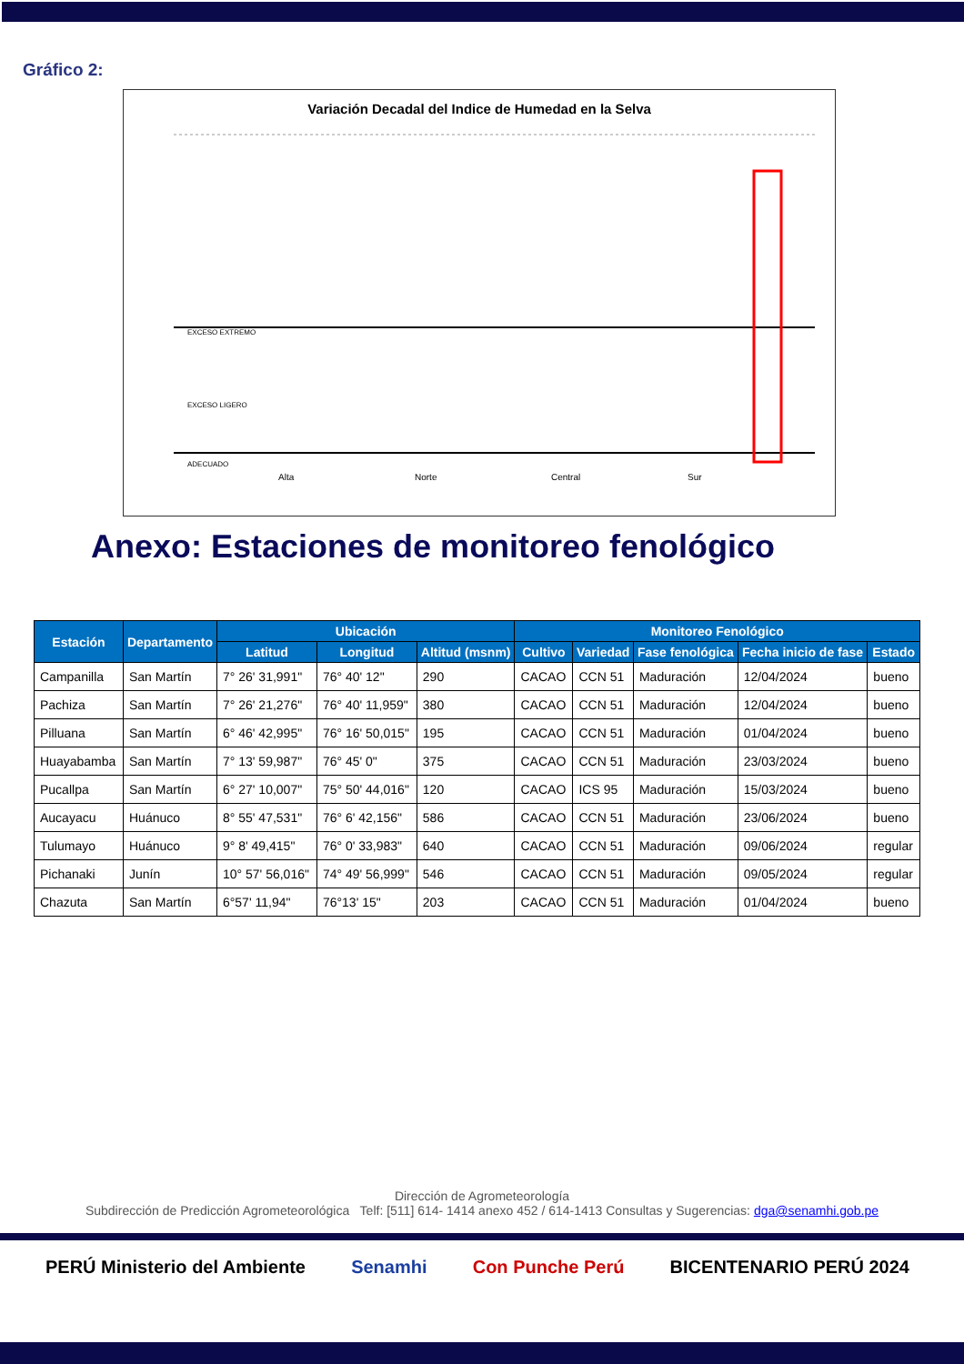Gráfico 2:
Variación Decadal del Indice de Humedad en la Selva
EXCESO EXTREMO
EXCESO LIGERO
ADECUADO
Alta
Norte
Central
Sur
Anexo: Estaciones de monitoreo fenológico
| Estación | Departamento | Ubicación | | | Monitoreo Fenológico | | | | |
| --- | --- | --- | --- | --- | --- | --- | --- | --- | --- |
| | | Latitud | Longitud | Altitud (msnm) | Cultivo | Variedad | Fase fenológica | Fecha inicio de fase | Estado |
| Campanilla | San Martín | 7° 26' 31,991" | 76° 40' 12" | 290 | CACAO | CCN 51 | Maduración | 12/04/2024 | bueno |
| Pachiza | San Martín | 7° 26' 21,276" | 76° 40' 11,959" | 380 | CACAO | CCN 51 | Maduración | 12/04/2024 | bueno |
| Pilluana | San Martín | 6° 46' 42,995" | 76° 16' 50,015" | 195 | CACAO | CCN 51 | Maduración | 01/04/2024 | bueno |
| Huayabamba | San Martín | 7° 13' 59,987" | 76° 45' 0" | 375 | CACAO | CCN 51 | Maduración | 23/03/2024 | bueno |
| Pucallpa | San Martín | 6° 27' 10,007" | 75° 50' 44,016" | 120 | CACAO | ICS 95 | Maduración | 15/03/2024 | bueno |
| Aucayacu | Huánuco | 8° 55' 47,531" | 76° 6' 42,156" | 586 | CACAO | CCN 51 | Maduración | 23/06/2024 | bueno |
| Tulumayo | Huánuco | 9° 8' 49,415" | 76° 0' 33,983" | 640 | CACAO | CCN 51 | Maduración | 09/06/2024 | regular |
| Pichanaki | Junín | 10° 57' 56,016" | 74° 49' 56,999" | 546 | CACAO | CCN 51 | Maduración | 09/05/2024 | regular |
| Chazuta | San Martín | 6°57' 11,94" | 76°13' 15" | 203 | CACAO | CCN 51 | Maduración | 01/04/2024 | bueno |
Dirección de Agrometeorología
Subdirección de Predicción Agrometeorológica Telf: [511] 614- 1414 anexo 452 / 614-1413 Consultas y Sugerencias: dga@senamhi.gob.pe
PERÚ Ministerio del Ambiente Senamhi Con Punche Perú BICENTENARIO PERÚ 2024